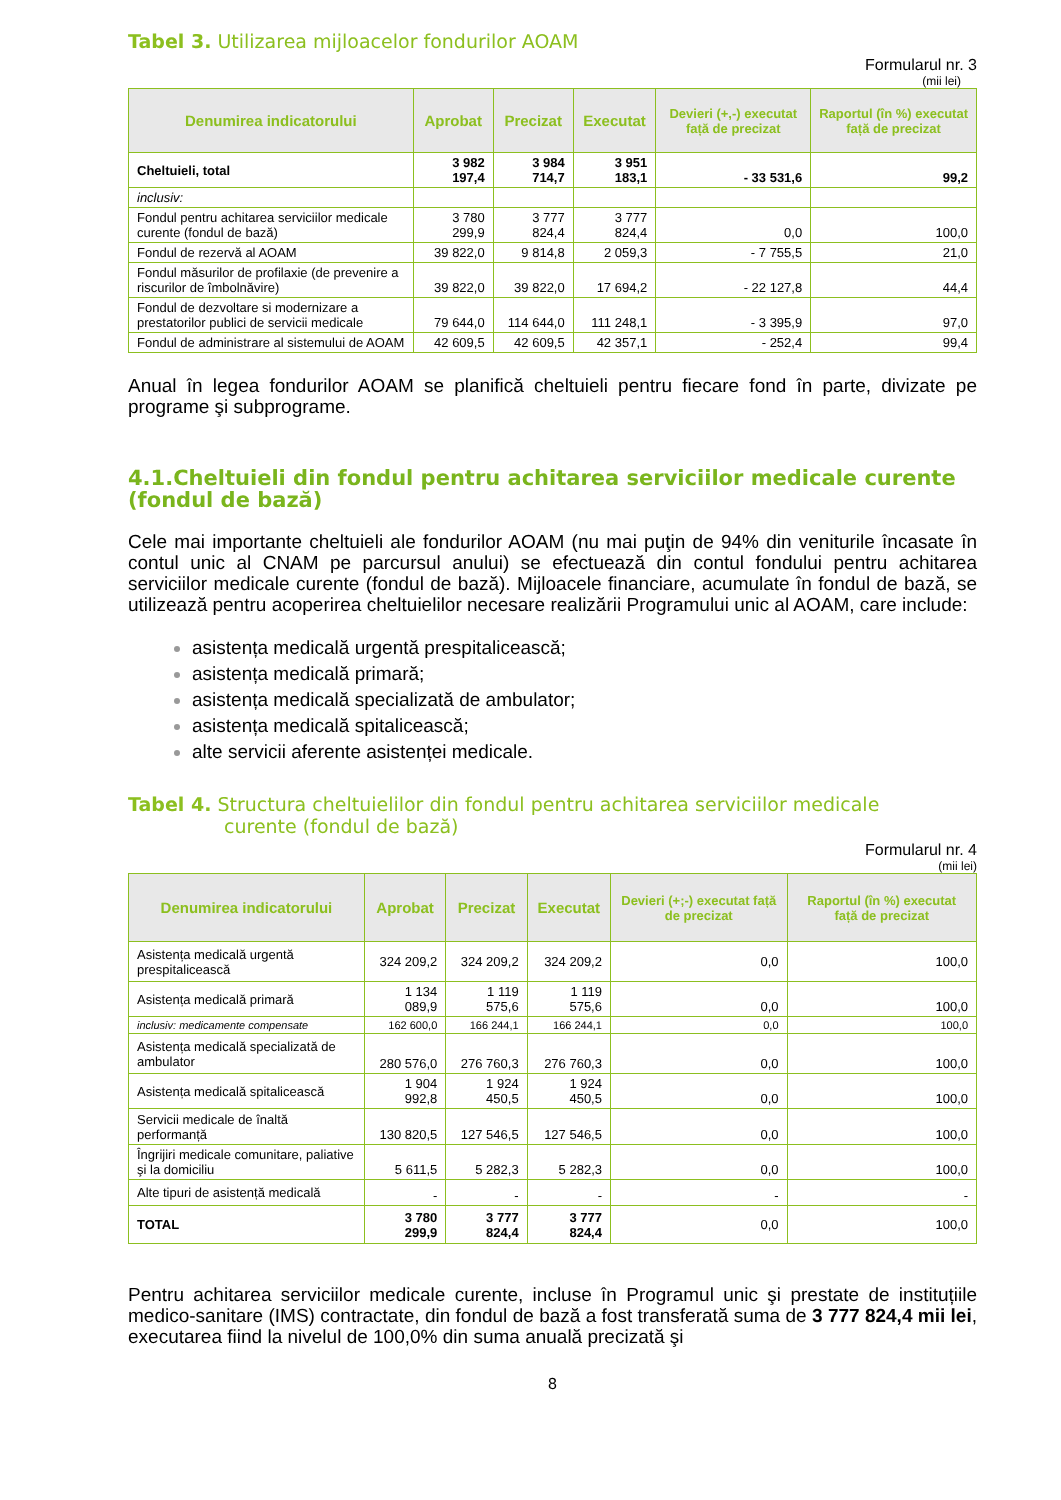Tabel 3. Utilizarea mijloacelor fondurilor AOAM
Formularul nr. 3
(mii lei)
| Denumirea indicatorului | Aprobat | Precizat | Executat | Devieri (+,-) executat față de precizat | Raportul (în %) executat față de precizat |
| --- | --- | --- | --- | --- | --- |
| Cheltuieli, total | 3 982 197,4 | 3 984 714,7 | 3 951 183,1 | - 33 531,6 | 99,2 |
| inclusiv: | | | | | |
| Fondul pentru achitarea serviciilor medicale curente (fondul de bază) | 3 780 299,9 | 3 777 824,4 | 3 777 824,4 | 0,0 | 100,0 |
| Fondul de rezervă al AOAM | 39 822,0 | 9 814,8 | 2 059,3 | - 7 755,5 | 21,0 |
| Fondul măsurilor de profilaxie (de prevenire a riscurilor de îmbolnăvire) | 39 822,0 | 39 822,0 | 17 694,2 | - 22 127,8 | 44,4 |
| Fondul de dezvoltare si modernizare a prestatorilor publici de servicii medicale | 79 644,0 | 114 644,0 | 111 248,1 | - 3 395,9 | 97,0 |
| Fondul de administrare al sistemului de AOAM | 42 609,5 | 42 609,5 | 42 357,1 | - 252,4 | 99,4 |
Anual în legea fondurilor AOAM se planifică cheltuieli pentru fiecare fond în parte, divizate pe programe şi subprograme.
4.1.Cheltuieli din fondul pentru achitarea serviciilor medicale curente (fondul de bază)
Cele mai importante cheltuieli ale fondurilor AOAM (nu mai puţin de 94% din veniturile încasate în contul unic al CNAM pe parcursul anului) se efectuează din contul fondului pentru achitarea serviciilor medicale curente (fondul de bază). Mijloacele financiare, acumulate în fondul de bază, se utilizează pentru acoperirea cheltuielilor necesare realizării Programului unic al AOAM, care include:
asistența medicală urgentă prespitalicească;
asistența medicală primară;
asistența medicală specializată de ambulator;
asistența medicală spitalicească;
alte servicii aferente asistenței medicale.
Tabel 4. Structura cheltuielilor din fondul pentru achitarea serviciilor medicale
curente (fondul de bază)
Formularul nr. 4
(mii lei)
| Denumirea indicatorului | Aprobat | Precizat | Executat | Devieri (+;-) executat față de precizat | Raportul (în %) executat față de precizat |
| --- | --- | --- | --- | --- | --- |
| Asistența medicală urgentă prespitalicească | 324 209,2 | 324 209,2 | 324 209,2 | 0,0 | 100,0 |
| Asistența medicală primară | 1 134 089,9 | 1 119 575,6 | 1 119 575,6 | 0,0 | 100,0 |
| inclusiv: medicamente compensate | 162 600,0 | 166 244,1 | 166 244,1 | 0,0 | 100,0 |
| Asistența medicală specializată de ambulator | 280 576,0 | 276 760,3 | 276 760,3 | 0,0 | 100,0 |
| Asistența medicală spitalicească | 1 904 992,8 | 1 924 450,5 | 1 924 450,5 | 0,0 | 100,0 |
| Servicii medicale de înaltă performanță | 130 820,5 | 127 546,5 | 127 546,5 | 0,0 | 100,0 |
| Îngrijiri medicale comunitare, paliative şi la domiciliu | 5 611,5 | 5 282,3 | 5 282,3 | 0,0 | 100,0 |
| Alte tipuri de asistență medicală | - | - | - | - | - |
| TOTAL | 3 780 299,9 | 3 777 824,4 | 3 777 824,4 | 0,0 | 100,0 |
Pentru achitarea serviciilor medicale curente, incluse în Programul unic şi prestate de instituțiile medico-sanitare (IMS) contractate, din fondul de bază a fost transferată suma de 3 777 824,4 mii lei, executarea fiind la nivelul de 100,0% din suma anuală precizată şi
8